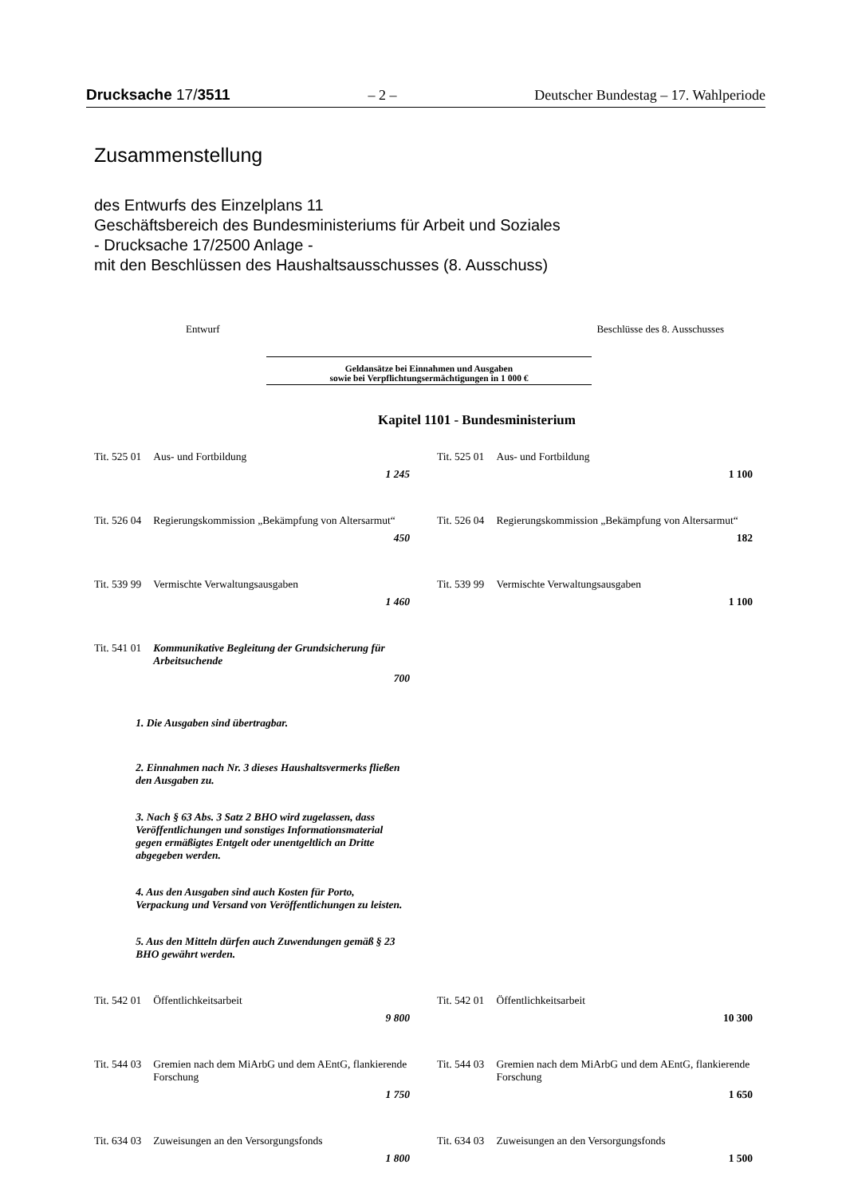Drucksache 17/3511 – 2 – Deutscher Bundestag – 17. Wahlperiode
Zusammenstellung
des Entwurfs des Einzelplans 11
Geschäftsbereich des Bundesministeriums für Arbeit und Soziales
- Drucksache 17/2500 Anlage -
mit den Beschlüssen des Haushaltsausschusses (8. Ausschuss)
Entwurf Beschlüsse des 8. Ausschusses
Geldansätze bei Einnahmen und Ausgaben
sowie bei Verpflichtungsermächtigungen in 1 000 €
Kapitel 1101 - Bundesministerium
| Tit. 525 01 | Aus- und Fortbildung 1 245 | | Tit. 525 01 | Aus- und Fortbildung 1 100 |
| Tit. 526 04 | Regierungskommission „Bekämpfung von Altersarmut“ 450 | | Tit. 526 04 | Regierungskommission „Bekämpfung von Altersarmut“ 182 |
| Tit. 539 99 | Vermischte Verwaltungsausgaben 1 460 | | Tit. 539 99 | Vermischte Verwaltungsausgaben 1 100 |
| Tit. 541 01 | Kommunikative Begleitung der Grundsicherung für Arbeitsuchende 700 1. Die Ausgaben sind übertragbar. 2. Einnahmen nach Nr. 3 dieses Haushaltsvermerks fließen den Ausgaben zu. 3. Nach § 63 Abs. 3 Satz 2 BHO wird zugelassen, dass Veröffentlichungen und sonstiges Informationsmaterial gegen ermäßigtes Entgelt oder unentgeltlich an Dritte abgegeben werden. 4. Aus den Ausgaben sind auch Kosten für Porto, Verpackung und Versand von Veröffentlichungen zu leisten. 5. Aus den Mitteln dürfen auch Zuwendungen gemäß § 23 BHO gewährt werden. | | | |
| Tit. 542 01 | Öffentlichkeitsarbeit 9 800 | | Tit. 542 01 | Öffentlichkeitsarbeit 10 300 |
| Tit. 544 03 | Gremien nach dem MiArbG und dem AEntG, flankierende Forschung 1 750 | | Tit. 544 03 | Gremien nach dem MiArbG und dem AEntG, flankierende Forschung 1 650 |
| Tit. 634 03 | Zuweisungen an den Versorgungsfonds 1 800 | | Tit. 634 03 | Zuweisungen an den Versorgungsfonds 1 500 |